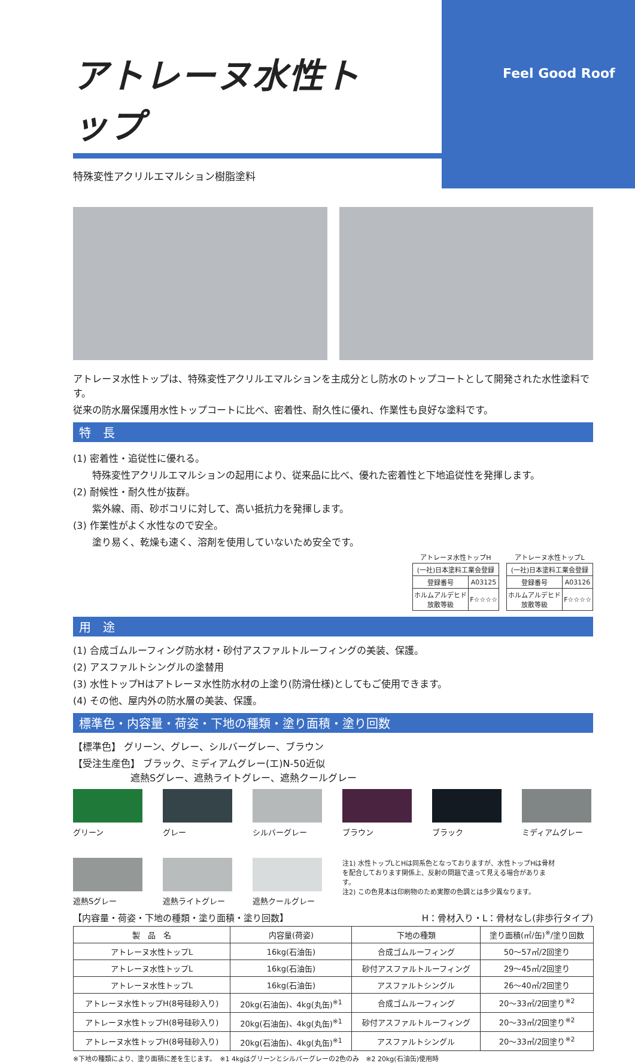Feel Good Roof
アトレーヌ水性トップ
特殊変性アクリルエマルション樹脂塗料
アトレーヌ水性トップは、特殊変性アクリルエマルションを主成分とし防水のトップコートとして開発された水性塗料です。
従来の防水層保護用水性トップコートに比べ、密着性、耐久性に優れ、作業性も良好な塗料です。
特　長
(1) 密着性・追従性に優れる。
　　特殊変性アクリルエマルションの起用により、従来品に比べ、優れた密着性と下地追従性を発揮します。
(2) 耐候性・耐久性が抜群。
　　紫外線、雨、砂ボコリに対して、高い抵抗力を発揮します。
(3) 作業性がよく水性なので安全。
　　塗り易く、乾燥も速く、溶剤を使用していないため安全です。
| アトレーヌ水性トップH | |
| (一社)日本塗料工業会登録 | |
| 登録番号 | A03125 |
| ホルムアルデヒド放散等級 | F☆☆☆☆ |
| アトレーヌ水性トップL | |
| (一社)日本塗料工業会登録 | |
| 登録番号 | A03126 |
| ホルムアルデヒド放散等級 | F☆☆☆☆ |
用　途
(1) 合成ゴムルーフィング防水材・砂付アスファルトルーフィングの美装、保護。
(2) アスファルトシングルの塗替用
(3) 水性トップHはアトレーヌ水性防水材の上塗り(防滑仕様)としてもご使用できます。
(4) その他、屋内外の防水層の美装、保護。
標準色・内容量・荷姿・下地の種類・塗り面積・塗り回数
【標準色】 グリーン、グレー、シルバーグレー、ブラウン
【受注生産色】 ブラック、ミディアムグレー(エ)N-50近似
　　　　　　遮熱Sグレー、遮熱ライトグレー、遮熱クールグレー
グリーン
グレー
シルバーグレー
ブラウン
ブラック
ミディアムグレー
遮熱Sグレー
遮熱ライトグレー
遮熱クールグレー
注1) 水性トップLとHは同系色となっておりますが、水性トップHは骨材を配合しております関係上、反射の問題で違って見える場合があります。
注2) この色見本は印刷物のため実際の色調とは多少異なります。
【内容量・荷姿・下地の種類・塗り面積・塗り回数】 H：骨材入り・L：骨材なし(非歩行タイプ)
| 製 品 名 | 内容量(荷姿) | 下地の種類 | 塗り面積(㎡/缶)<sup>※</sup>/塗り回数 |
| --- | --- | --- | --- |
| アトレーヌ水性トップL | 16kg(石油缶) | 合成ゴムルーフィング | 50～57㎡/2回塗り |
| アトレーヌ水性トップL | 16kg(石油缶) | 砂付アスファルトルーフィング | 29～45㎡/2回塗り |
| アトレーヌ水性トップL | 16kg(石油缶) | アスファルトシングル | 26～40㎡/2回塗り |
| アトレーヌ水性トップH(8号硅砂入り) | 20kg(石油缶)、4kg(丸缶)<sup>※1</sup> | 合成ゴムルーフィング | 20～33㎡/2回塗り<sup>※2</sup> |
| アトレーヌ水性トップH(8号硅砂入り) | 20kg(石油缶)、4kg(丸缶)<sup>※1</sup> | 砂付アスファルトルーフィング | 20～33㎡/2回塗り<sup>※2</sup> |
| アトレーヌ水性トップH(8号硅砂入り) | 20kg(石油缶)、4kg(丸缶)<sup>※1</sup> | アスファルトシングル | 20～33㎡/2回塗り<sup>※2</sup> |
※下地の種類により、塗り面積に差を生じます。　※1 4kgはグリーンとシルバーグレーの2色のみ　※2 20kg(石油缶)使用時